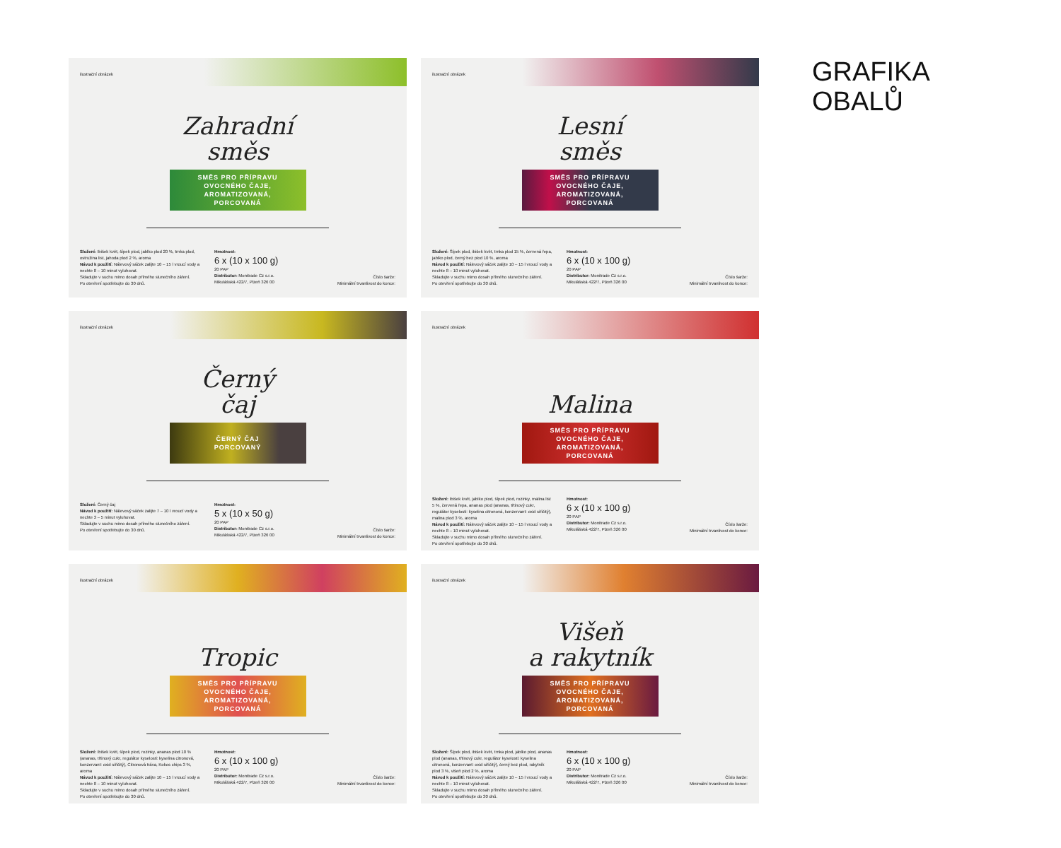GRAFIKA
OBALŮ
ilustrační obrázek
Zahradní
směs
SMĚS PRO PŘÍPRAVU
OVOCNÉHO ČAJE,
AROMATIZOVANÁ,
PORCOVANÁ
Složení: Ibišek květ, šípek plod, jablko plod 20 %, trnka plod, ostružina list, jahoda plod 2 %, aroma
Návod k použití: Nálevový sáček zalijte 10 – 15 l vroucí vody a nechte 8 – 10 minut vyluhovat.
Skladujte v suchu mimo dosah přímého slunečního záření.
Po otevření spotřebujte do 30 dnů.
Hmotnost:
6 x (10 x 100 g)
20 PAP
Distributor: Monitrade Cz s.r.o. Mikulášská 422/7, Plzeň 326 00
Číslo šarže:
Minimální trvanlivost do konce:
ilustrační obrázek
Lesní
směs
SMĚS PRO PŘÍPRAVU
OVOCNÉHO ČAJE,
AROMATIZOVANÁ,
PORCOVANÁ
Složení: Šípek plod, ibišek květ, trnka plod 15 %, červená řepa, jablko plod, černý bez plod 10 %, aroma
Návod k použití: Nálevový sáček zalijte 10 – 15 l vroucí vody a nechte 8 – 10 minut vyluhovat.
Skladujte v suchu mimo dosah přímého slunečního záření.
Po otevření spotřebujte do 30 dnů.
Hmotnost:
6 x (10 x 100 g)
20 PAP
Distributor: Monitrade Cz s.r.o. Mikulášská 422/7, Plzeň 326 00
Číslo šarže:
Minimální trvanlivost do konce:
ilustrační obrázek
Černý
čaj
ČERNÝ ČAJ
PORCOVANÝ
Složení: Černý čaj
Návod k použití: Nálevový sáček zalijte 7 – 10 l vroucí vody a nechte 3 – 5 minut vyluhovat.
Skladujte v suchu mimo dosah přímého slunečního záření.
Po otevření spotřebujte do 30 dnů.
Hmotnost:
5 x (10 x 50 g)
20 PAP
Distributor: Monitrade Cz s.r.o. Mikulášská 422/7, Plzeň 326 00
Číslo šarže:
Minimální trvanlivost do konce:
ilustrační obrázek
Malina
SMĚS PRO PŘÍPRAVU
OVOCNÉHO ČAJE,
AROMATIZOVANÁ,
PORCOVANÁ
Složení: Ibišek květ, jablko plod, šípek plod, rozinky, malina list 5 %, červená řepa, ananas plod (ananas, třtinový cukr, regulátor kyselosti: kyselina citronová, konzervant: oxid siřičitý), malina plod 3 %, aroma
Návod k použití: Nálevový sáček zalijte 10 – 15 l vroucí vody a nechte 8 – 10 minut vyluhovat.
Skladujte v suchu mimo dosah přímého slunečního záření.
Po otevření spotřebujte do 30 dnů.
Hmotnost:
6 x (10 x 100 g)
20 PAP
Distributor: Monitrade Cz s.r.o. Mikulášská 422/7, Plzeň 326 00
Číslo šarže:
Minimální trvanlivost do konce:
ilustrační obrázek
Tropic
SMĚS PRO PŘÍPRAVU
OVOCNÉHO ČAJE,
AROMATIZOVANÁ,
PORCOVANÁ
Složení: Ibišek květ, šípek plod, rozinky, ananas plod 10 % (ananas, třtinový cukr, regulátor kyselosti: kyselina citronová, konzervant: oxid siřičitý), Citronová tráva, Kokos chips 3 %, aroma
Návod k použití: Nálevový sáček zalijte 10 – 15 l vroucí vody a nechte 8 – 10 minut vyluhovat.
Skladujte v suchu mimo dosah přímého slunečního záření.
Po otevření spotřebujte do 30 dnů.
Hmotnost:
6 x (10 x 100 g)
20 PAP
Distributor: Monitrade Cz s.r.o. Mikulášská 422/7, Plzeň 326 00
Číslo šarže:
Minimální trvanlivost do konce:
ilustrační obrázek
Višeň
a rakytník
SMĚS PRO PŘÍPRAVU
OVOCNÉHO ČAJE,
AROMATIZOVANÁ,
PORCOVANÁ
Složení: Šípek plod, ibišek květ, trnka plod, jablko plod, ananas plod (ananas, třtinový cukr, regulátor kyselosti: kyselina citronová, konzervant: oxid siřičitý), černý bez plod, rakytník plod 3 %, višeň plod 2 %, aroma
Návod k použití: Nálevový sáček zalijte 10 – 15 l vroucí vody a nechte 8 – 10 minut vyluhovat.
Skladujte v suchu mimo dosah přímého slunečního záření.
Po otevření spotřebujte do 30 dnů.
Hmotnost:
6 x (10 x 100 g)
20 PAP
Distributor: Monitrade Cz s.r.o. Mikulášská 422/7, Plzeň 326 00
Číslo šarže:
Minimální trvanlivost do konce: